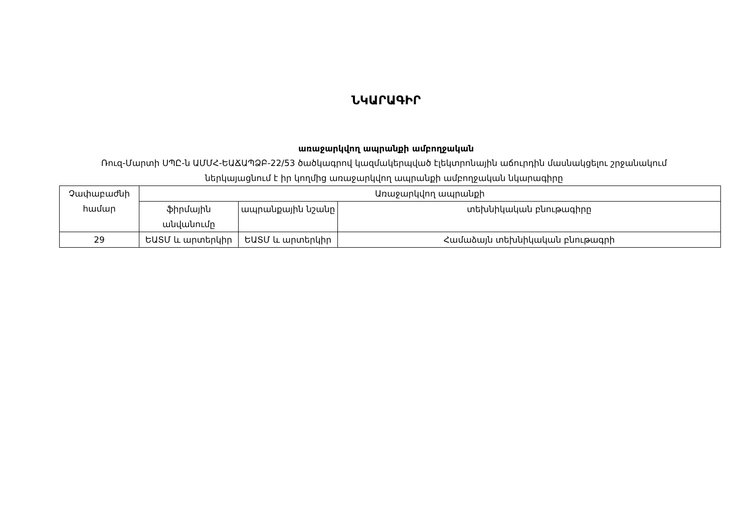ՆԿԱՐԱԳԻՐ
առաջարկվող ապրանքի ամբողջական
Ռուզ-Մարտի ՍՊԸ-ն ԱՄՄՀ-ԵԱՃԱՊՁԲ-22/53 ծածկագրով կազմակերպված էլեկտրոնային աճուրդին մասնակցելու շրջանակում ներկայացնում է իր կողմից առաջարկվող ապրանքի ամբողջական նկարագիրը
| Չափաբաժնի համար | Առաջարկվող ապրանքի | | |
| | ֆիրմային անվանումը | ապրանքային նշանը | տեխնիկական բնութագիրը |
| 29 | ԵԱՏՄ և արտերկիր | ԵԱՏՄ և արտերկիր | Համաձայն տեխնիկական բնութագրի |